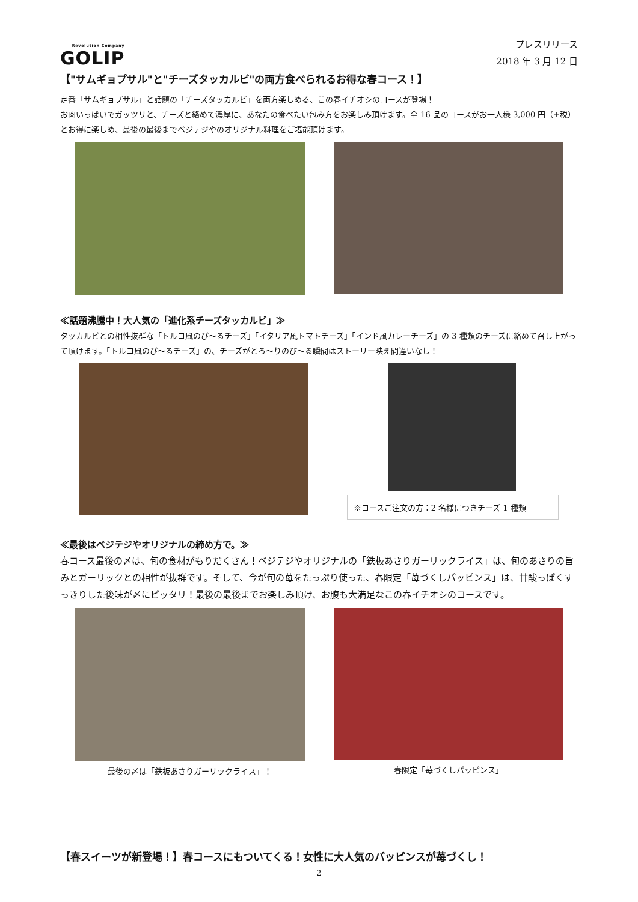Revolution Company
GOLIP
プレスリリース
2018 年 3 月 12 日
【"サムギョプサル"と"チーズタッカルビ"の両方食べられるお得な春コース！】
定番「サムギョプサル」と話題の「チーズタッカルビ」を両方楽しめる、この春イチオシのコースが登場！
お肉いっぱいでガッツリと、チーズと絡めて濃厚に、あなたの食べたい包み方をお楽しみ頂けます。全 16 品のコースがお一人様 3,000 円（+税）とお得に楽しめ、最後の最後までベジテジやのオリジナル料理をご堪能頂けます。
≪話題沸騰中！大人気の「進化系チーズタッカルビ」≫
タッカルビとの相性抜群な「トルコ風のび～るチーズ」「イタリア風トマトチーズ」「インド風カレーチーズ」の 3 種類のチーズに絡めて召し上がって頂けます。「トルコ風のび～るチーズ」の、チーズがとろ～りのび～る瞬間はストーリー映え間違いなし！
※コースご注文の方：2 名様につきチーズ 1 種類
≪最後はベジテジやオリジナルの締め方で。≫
春コース最後の〆は、旬の食材がもりだくさん！ベジテジやオリジナルの「鉄板あさりガーリックライス」は、旬のあさりの旨みとガーリックとの相性が抜群です。そして、今が旬の苺をたっぷり使った、春限定「苺づくしパッピンス」は、甘酸っぱくすっきりした後味が〆にピッタリ！最後の最後までお楽しみ頂け、お腹も大満足なこの春イチオシのコースです。
最後の〆は「鉄板あさりガーリックライス」！
春限定「苺づくしパッピンス」
【春スイーツが新登場！】春コースにもついてくる！女性に大人気のパッピンスが苺づくし！
2